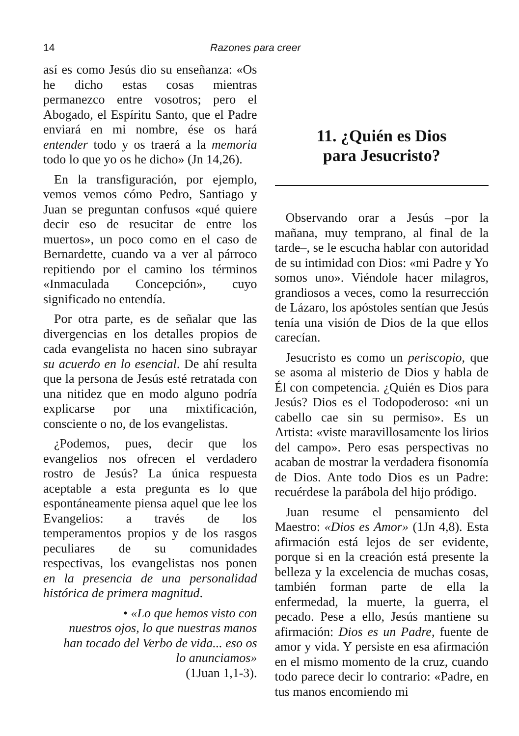14 Razones para creer
así es como Jesús dio su enseñanza: «Os he dicho estas cosas mientras permanezco entre vosotros; pero el Abogado, el Espíritu Santo, que el Padre enviará en mi nombre, ése os hará entender todo y os traerá a la memoria todo lo que yo os he dicho» (Jn 14,26).
En la transfiguración, por ejemplo, vemos vemos cómo Pedro, Santiago y Juan se preguntan confusos «qué quiere decir eso de resucitar de entre los muertos», un poco como en el caso de Bernardette, cuando va a ver al párroco repitiendo por el camino los términos «Inmaculada Concepción», cuyo significado no entendía.
Por otra parte, es de señalar que las divergencias en los detalles propios de cada evangelista no hacen sino subrayar su acuerdo en lo esencial. De ahí resulta que la persona de Jesús esté retratada con una nitidez que en modo alguno podría explicarse por una mixtificación, consciente o no, de los evangelistas.
¿Podemos, pues, decir que los evangelios nos ofrecen el verdadero rostro de Jesús? La única respuesta aceptable a esta pregunta es lo que espontáneamente piensa aquel que lee los Evangelios: a través de los temperamentos propios y de los rasgos peculiares de su comunidades respectivas, los evangelistas nos ponen en la presencia de una personalidad histórica de primera magnitud.
• «Lo que hemos visto con
nuestros ojos, lo que nuestras manos
han tocado del Verbo de vida... eso os
lo anunciamos»
(1Juan 1,1-3).
11. ¿Quién es Dios
para Jesucristo?
Observando orar a Jesús –por la mañana, muy temprano, al final de la tarde–, se le escucha hablar con autoridad de su intimidad con Dios: «mi Padre y Yo somos uno». Viéndole hacer milagros, grandiosos a veces, como la resurrección de Lázaro, los apóstoles sentían que Jesús tenía una visión de Dios de la que ellos carecían.
Jesucristo es como un periscopio, que se asoma al misterio de Dios y habla de Él con competencia. ¿Quién es Dios para Jesús? Dios es el Todopoderoso: «ni un cabello cae sin su permiso». Es un Artista: «viste maravillosamente los lirios del campo». Pero esas perspectivas no acaban de mostrar la verdadera fisonomía de Dios. Ante todo Dios es un Padre: recuérdese la parábola del hijo pródigo.
Juan resume el pensamiento del Maestro: «Dios es Amor» (1Jn 4,8). Esta afirmación está lejos de ser evidente, porque si en la creación está presente la belleza y la excelencia de muchas cosas, también forman parte de ella la enfermedad, la muerte, la guerra, el pecado. Pese a ello, Jesús mantiene su afirmación: Dios es un Padre, fuente de amor y vida. Y persiste en esa afirmación en el mismo momento de la cruz, cuando todo parece decir lo contrario: «Padre, en tus manos encomiendo mi